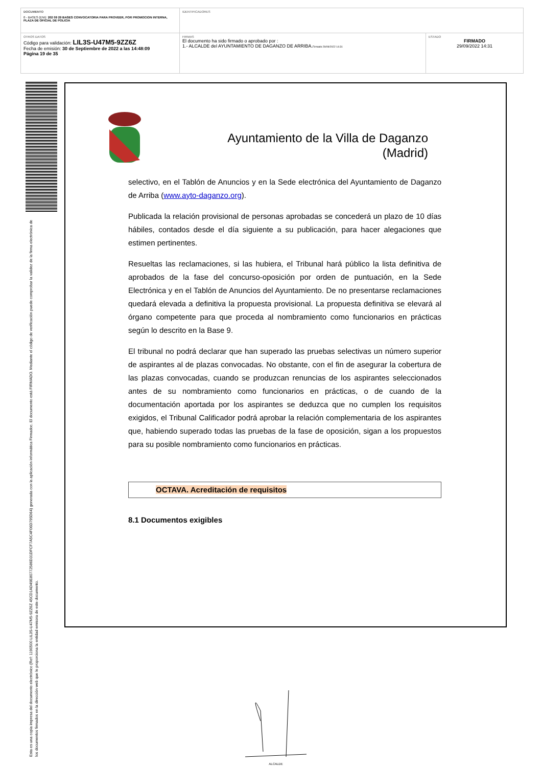| DOCUMENTO 0 - BASES (ENI): 202 09 29 BASES CONVOCATORIA PARA PROVEER, POR PROMOCION INTERNA, PLAZA DE OFICIAL DE POLICIA | IDENTIFICADORES | |
| OTROS DATOS Código para validación: LIL3S-U47M5-9ZZ6Z Fecha de emisión: 30 de Septiembre de 2022 a las 14:48:09 Página 19 de 35 | FIRMAS El documento ha sido firmado o aprobado por : 1.- ALCALDE del AYUNTAMIENTO DE DAGANZO DE ARRIBA. Firmado 29/09/2022 14:31 | ESTADO FIRMADO 29/09/2022 14:31 |
Esta es una copia impresa del documento electrónico (Ref: 1190500 LIL3S-U47M5-9ZZ6Z 45CD1AD49E80772586D31DFCF7A5C4F06D795D64) generada con la aplicación informática Firmadoc. El documento está FIRMADO. Mediante el código de verificación puede comprobar la validez de la firma electrónica de los documentos firmados en la dirección web que le proporciona la entidad emisora de este documento.
Ayuntamiento de la Villa de Daganzo (Madrid)
selectivo, en el Tablón de Anuncios y en la Sede electrónica del Ayuntamiento de Daganzo de Arriba (www.ayto-daganzo.org).
Publicada la relación provisional de personas aprobadas se concederá un plazo de 10 días hábiles, contados desde el día siguiente a su publicación, para hacer alegaciones que estimen pertinentes.
Resueltas las reclamaciones, si las hubiera, el Tribunal hará público la lista definitiva de aprobados de la fase del concurso-oposición por orden de puntuación, en la Sede Electrónica y en el Tablón de Anuncios del Ayuntamiento. De no presentarse reclamaciones quedará elevada a definitiva la propuesta provisional. La propuesta definitiva se elevará al órgano competente para que proceda al nombramiento como funcionarios en prácticas según lo descrito en la Base 9.
El tribunal no podrá declarar que han superado las pruebas selectivas un número superior de aspirantes al de plazas convocadas. No obstante, con el fin de asegurar la cobertura de las plazas convocadas, cuando se produzcan renuncias de los aspirantes seleccionados antes de su nombramiento como funcionarios en prácticas, o de cuando de la documentación aportada por los aspirantes se deduzca que no cumplen los requisitos exigidos, el Tribunal Calificador podrá aprobar la relación complementaria de los aspirantes que, habiendo superado todas las pruebas de la fase de oposición, sigan a los propuestos para su posible nombramiento como funcionarios en prácticas.
OCTAVA. Acreditación de requisitos
8.1 Documentos exigibles
ALCALDE